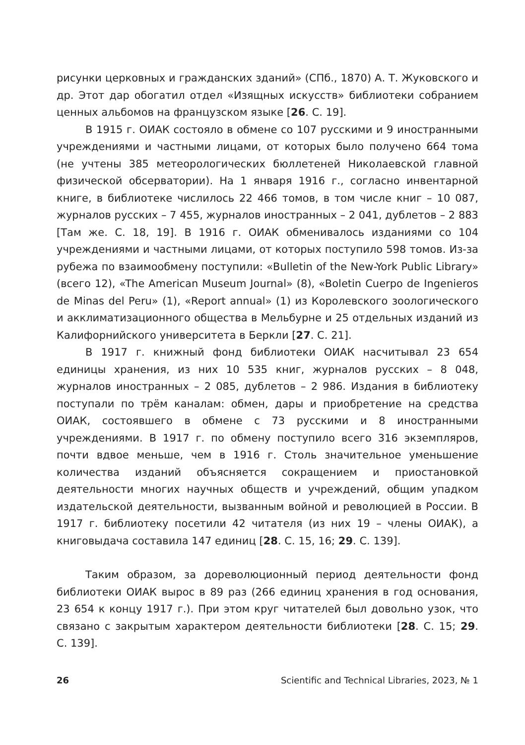рисунки церковных и гражданских зданий» (СПб., 1870) А. Т. Жуковского и др. Этот дар обогатил отдел «Изящных искусств» библиотеки собранием ценных альбомов на французском языке [26. С. 19].
В 1915 г. ОИАК состояло в обмене со 107 русскими и 9 иностранными учреждениями и частными лицами, от которых было получено 664 тома (не учтены 385 метеорологических бюллетеней Николаевской главной физической обсерватории). На 1 января 1916 г., согласно инвентарной книге, в библиотеке числилось 22 466 томов, в том числе книг – 10 087, журналов русских – 7 455, журналов иностранных – 2 041, дублетов – 2 883 [Там же. С. 18, 19]. В 1916 г. ОИАК обменивалось изданиями со 104 учреждениями и частными лицами, от которых поступило 598 томов. Из-за рубежа по взаимообмену поступили: «Bulletin of the New-York Public Library» (всего 12), «The American Museum Journal» (8), «Boletin Cuerpo de Ingenieros de Minas del Peru» (1), «Report annual» (1) из Королевского зоологического и акклиматизационного общества в Мельбурне и 25 отдельных изданий из Калифорнийского университета в Беркли [27. С. 21].
В 1917 г. книжный фонд библиотеки ОИАК насчитывал 23 654 единицы хранения, из них 10 535 книг, журналов русских – 8 048, журналов иностранных – 2 085, дублетов – 2 986. Издания в библиотеку поступали по трём каналам: обмен, дары и приобретение на средства ОИАК, состоявшего в обмене с 73 русскими и 8 иностранными учреждениями. В 1917 г. по обмену поступило всего 316 экземпляров, почти вдвое меньше, чем в 1916 г. Столь значительное уменьшение количества изданий объясняется сокращением и приостановкой деятельности многих научных обществ и учреждений, общим упадком издательской деятельности, вызванным войной и революцией в России. В 1917 г. библиотеку посетили 42 читателя (из них 19 – члены ОИАК), а книговыдача составила 147 единиц [28. С. 15, 16; 29. С. 139].
Таким образом, за дореволюционный период деятельности фонд библиотеки ОИАК вырос в 89 раз (266 единиц хранения в год основания, 23 654 к концу 1917 г.). При этом круг читателей был довольно узок, что связано с закрытым характером деятельности библиотеки [28. С. 15; 29. С. 139].
26 Scientific and Technical Libraries, 2023, № 1